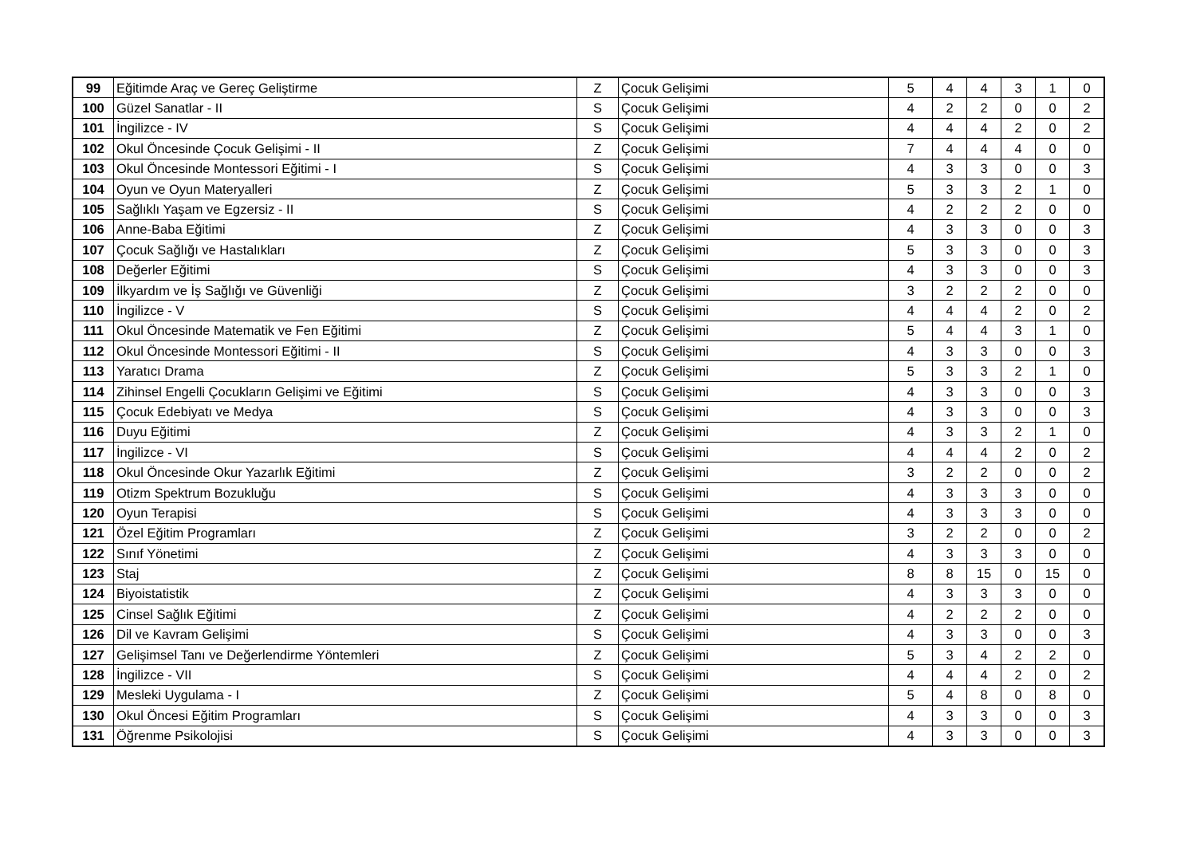| 99 | Eğitimde Araç ve Gereç Geliştirme | Z | Çocuk Gelişimi | 5 | 4 | 4 | 3 | 1 | 0 |
| 100 | Güzel Sanatlar - II | S | Çocuk Gelişimi | 4 | 2 | 2 | 0 | 0 | 2 |
| 101 | İngilizce - IV | S | Çocuk Gelişimi | 4 | 4 | 4 | 2 | 0 | 2 |
| 102 | Okul Öncesinde Çocuk Gelişimi - II | Z | Çocuk Gelişimi | 7 | 4 | 4 | 4 | 0 | 0 |
| 103 | Okul Öncesinde Montessori Eğitimi - I | S | Çocuk Gelişimi | 4 | 3 | 3 | 0 | 0 | 3 |
| 104 | Oyun ve Oyun Materyalleri | Z | Çocuk Gelişimi | 5 | 3 | 3 | 2 | 1 | 0 |
| 105 | Sağlıklı Yaşam ve Egzersiz - II | S | Çocuk Gelişimi | 4 | 2 | 2 | 2 | 0 | 0 |
| 106 | Anne-Baba Eğitimi | Z | Çocuk Gelişimi | 4 | 3 | 3 | 0 | 0 | 3 |
| 107 | Çocuk Sağlığı ve Hastalıkları | Z | Çocuk Gelişimi | 5 | 3 | 3 | 0 | 0 | 3 |
| 108 | Değerler Eğitimi | S | Çocuk Gelişimi | 4 | 3 | 3 | 0 | 0 | 3 |
| 109 | İlkyardım ve İş Sağlığı ve Güvenliği | Z | Çocuk Gelişimi | 3 | 2 | 2 | 2 | 0 | 0 |
| 110 | İngilizce - V | S | Çocuk Gelişimi | 4 | 4 | 4 | 2 | 0 | 2 |
| 111 | Okul Öncesinde Matematik ve Fen Eğitimi | Z | Çocuk Gelişimi | 5 | 4 | 4 | 3 | 1 | 0 |
| 112 | Okul Öncesinde Montessori Eğitimi - II | S | Çocuk Gelişimi | 4 | 3 | 3 | 0 | 0 | 3 |
| 113 | Yaratıcı Drama | Z | Çocuk Gelişimi | 5 | 3 | 3 | 2 | 1 | 0 |
| 114 | Zihinsel Engelli Çocukların Gelişimi ve Eğitimi | S | Çocuk Gelişimi | 4 | 3 | 3 | 0 | 0 | 3 |
| 115 | Çocuk Edebiyatı ve Medya | S | Çocuk Gelişimi | 4 | 3 | 3 | 0 | 0 | 3 |
| 116 | Duyu Eğitimi | Z | Çocuk Gelişimi | 4 | 3 | 3 | 2 | 1 | 0 |
| 117 | İngilizce - VI | S | Çocuk Gelişimi | 4 | 4 | 4 | 2 | 0 | 2 |
| 118 | Okul Öncesinde Okur Yazarlık Eğitimi | Z | Çocuk Gelişimi | 3 | 2 | 2 | 0 | 0 | 2 |
| 119 | Otizm Spektrum Bozukluğu | S | Çocuk Gelişimi | 4 | 3 | 3 | 3 | 0 | 0 |
| 120 | Oyun Terapisi | S | Çocuk Gelişimi | 4 | 3 | 3 | 3 | 0 | 0 |
| 121 | Özel Eğitim Programları | Z | Çocuk Gelişimi | 3 | 2 | 2 | 0 | 0 | 2 |
| 122 | Sınıf Yönetimi | Z | Çocuk Gelişimi | 4 | 3 | 3 | 3 | 0 | 0 |
| 123 | Staj | Z | Çocuk Gelişimi | 8 | 8 | 15 | 0 | 15 | 0 |
| 124 | Biyoistatistik | Z | Çocuk Gelişimi | 4 | 3 | 3 | 3 | 0 | 0 |
| 125 | Cinsel Sağlık Eğitimi | Z | Çocuk Gelişimi | 4 | 2 | 2 | 2 | 0 | 0 |
| 126 | Dil ve Kavram Gelişimi | S | Çocuk Gelişimi | 4 | 3 | 3 | 0 | 0 | 3 |
| 127 | Gelişimsel Tanı ve Değerlendirme Yöntemleri | Z | Çocuk Gelişimi | 5 | 3 | 4 | 2 | 2 | 0 |
| 128 | İngilizce - VII | S | Çocuk Gelişimi | 4 | 4 | 4 | 2 | 0 | 2 |
| 129 | Mesleki Uygulama - I | Z | Çocuk Gelişimi | 5 | 4 | 8 | 0 | 8 | 0 |
| 130 | Okul Öncesi Eğitim Programları | S | Çocuk Gelişimi | 4 | 3 | 3 | 0 | 0 | 3 |
| 131 | Öğrenme Psikolojisi | S | Çocuk Gelişimi | 4 | 3 | 3 | 0 | 0 | 3 |